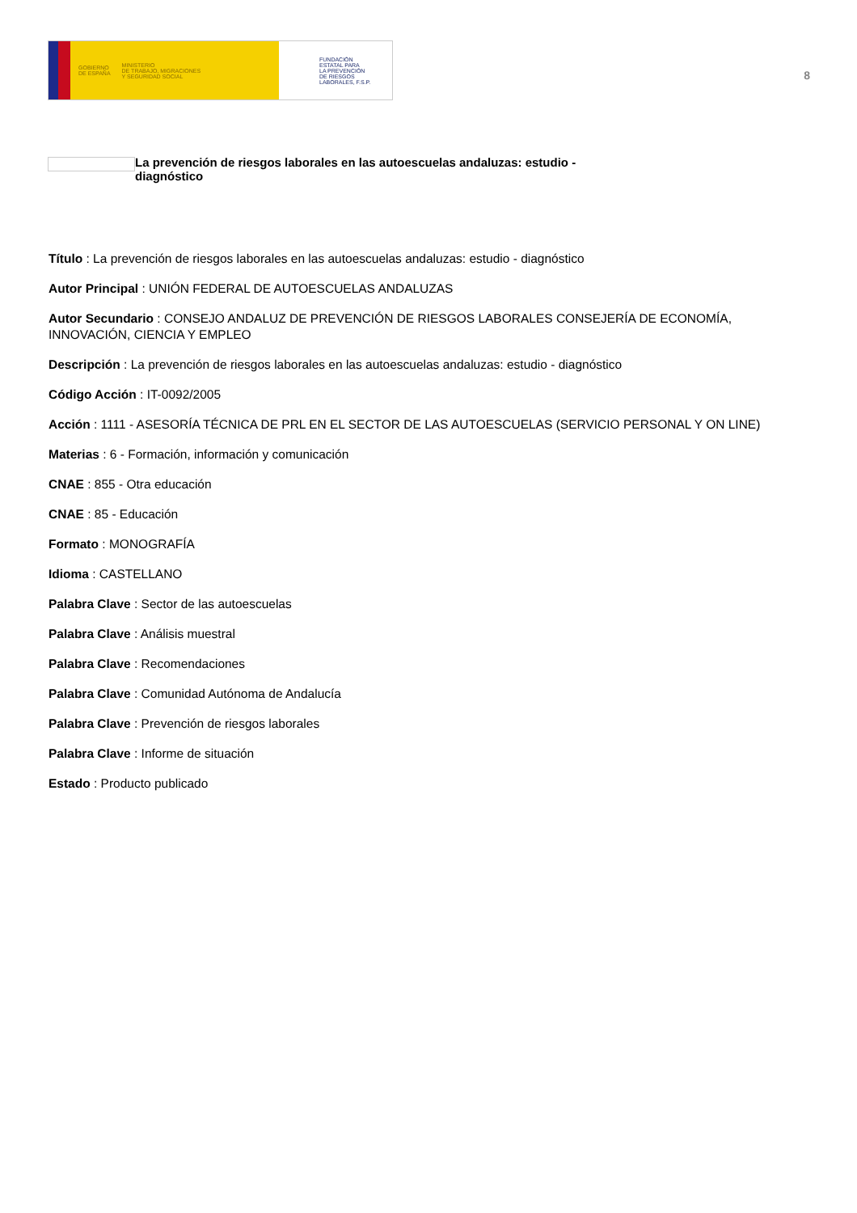GOBIERNO
DE ESPAÑA MINISTERIO
DE TRABAJO, MIGRACIONES
Y SEGURIDAD SOCIAL
FUNDACIÓN
ESTATAL PARA
LA PREVENCIÓN
DE RIESGOS
LABORALES, F.S.P.
8
La prevención de riesgos laborales en las autoescuelas andaluzas: estudio - diagnóstico
Título : La prevención de riesgos laborales en las autoescuelas andaluzas: estudio - diagnóstico
Autor Principal : UNIÓN FEDERAL DE AUTOESCUELAS ANDALUZAS
Autor Secundario : CONSEJO ANDALUZ DE PREVENCIÓN DE RIESGOS LABORALES CONSEJERÍA DE ECONOMÍA, INNOVACIÓN, CIENCIA Y EMPLEO
Descripción : La prevención de riesgos laborales en las autoescuelas andaluzas: estudio - diagnóstico
Código Acción : IT-0092/2005
Acción : 1111 - ASESORÍA TÉCNICA DE PRL EN EL SECTOR DE LAS AUTOESCUELAS (SERVICIO PERSONAL Y ON LINE)
Materias : 6 - Formación, información y comunicación
CNAE : 855 - Otra educación
CNAE : 85 - Educación
Formato : MONOGRAFÍA
Idioma : CASTELLANO
Palabra Clave : Sector de las autoescuelas
Palabra Clave : Análisis muestral
Palabra Clave : Recomendaciones
Palabra Clave : Comunidad Autónoma de Andalucía
Palabra Clave : Prevención de riesgos laborales
Palabra Clave : Informe de situación
Estado : Producto publicado